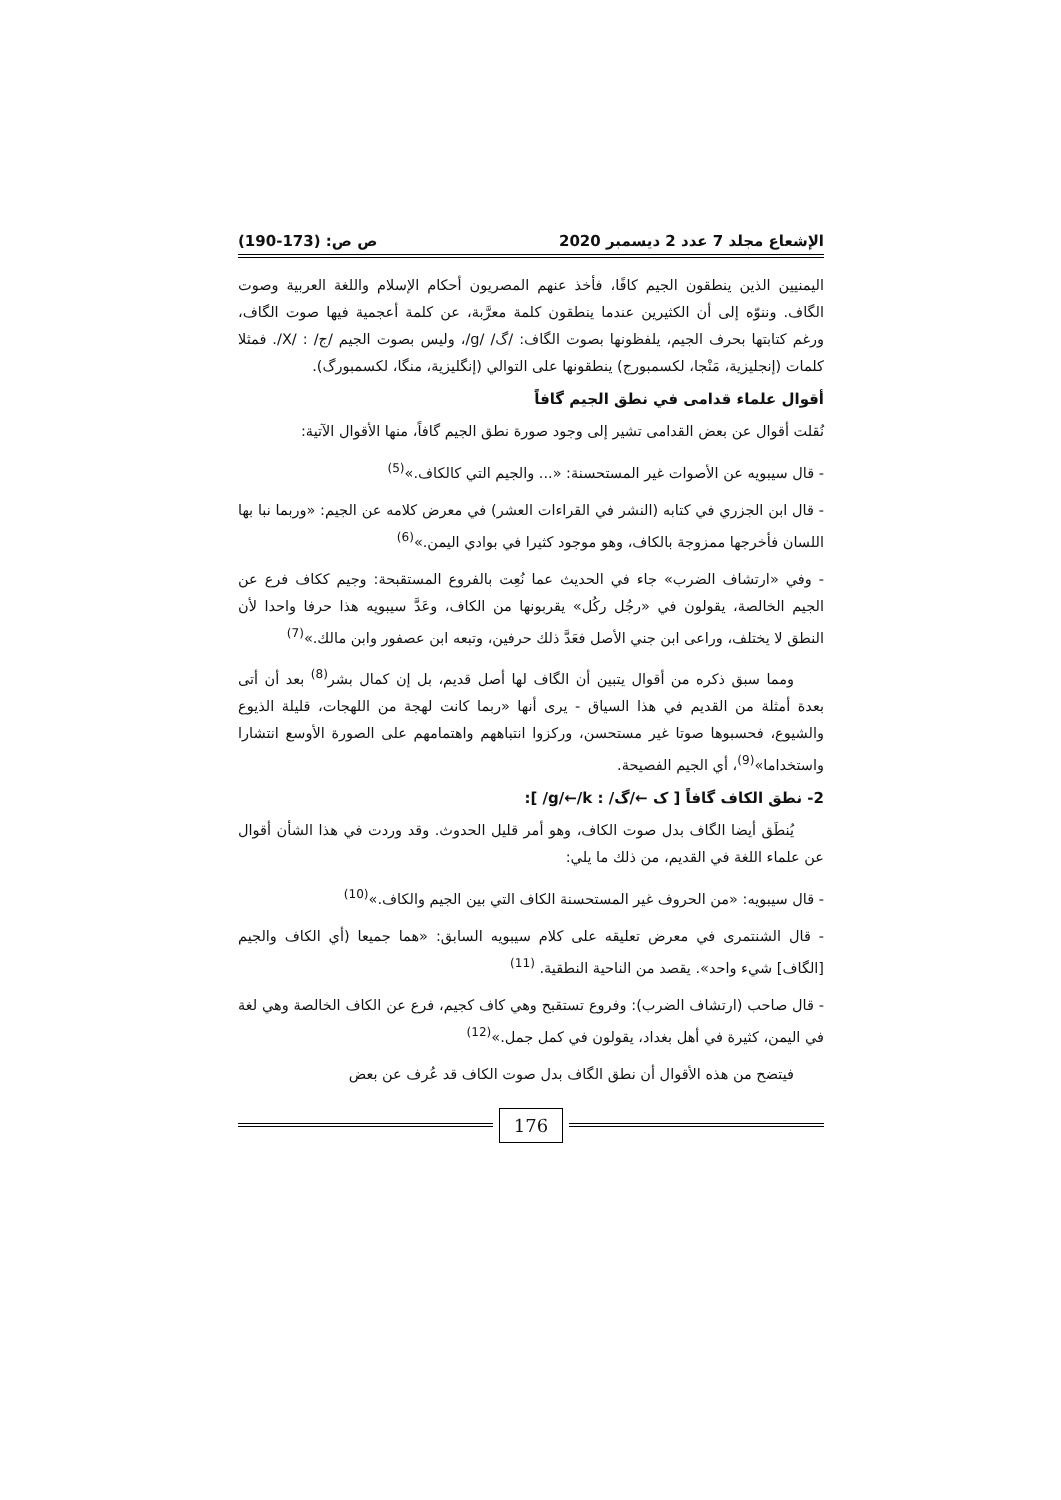الإشعاع مجلد 7 عدد 2 ديسمبر 2020 ص ص: (173-190)
اليمنيين الذين ينطقون الجيم كافًا، فأخذ عنهم المصريون أحكام الإسلام واللغة العربية وصوت الگاف. وننوّه إلى أن الكثيرين عندما ينطقون كلمة معرَّبة، عن كلمة أعجمية فيها صوت الگاف، ورغم كتابتها بحرف الجيم، يلفظونها بصوت الگاف: /گ/ /g/، وليس بصوت الجيم /ج/ : /X/. فمثلا كلمات (إنجليزية، مَنْجا، لكسمبورج) ينطقونها على التوالي (إنگليزية، منگا، لكسمبورگ).
أقوال علماء قدامى في نطق الجيم گافاً
نُقلت أقوال عن بعض القدامى تشير إلى وجود صورة نطق الجيم گافاً، منها الأقوال الآتية:
- قال سيبويه عن الأصوات غير المستحسنة: «... والجيم التي كالكاف.»<sup>(5)</sup>
- قال ابن الجزري في كتابه (النشر في القراءات العشر) في معرض كلامه عن الجيم: «وربما نبا بها اللسان فأخرجها ممزوجة بالكاف، وهو موجود كثيرا في بوادي اليمن.»<sup>(6)</sup>
- وفي «ارتشاف الضرب» جاء في الحديث عما نُعِت بالفروع المستقبحة: وجيم ككاف فرع عن الجيم الخالصة، يقولون في «رجُل ركُل» يقربونها من الكاف، وعَدَّ سيبويه هذا حرفا واحدا لأن النطق لا يختلف، وراعى ابن جني الأصل فعَدَّ ذلك حرفين، وتبعه ابن عصفور وابن مالك.»<sup>(7)</sup>
ومما سبق ذكره من أقوال يتبين أن الگاف لها أصل قديم، بل إن كمال بشر<sup>(8)</sup> بعد أن أتى بعدة أمثلة من القديم في هذا السياق - يرى أنها «ربما كانت لهجة من اللهجات، قليلة الذيوع والشيوع، فحسبوها صوتا غير مستحسن، وركزوا انتباههم واهتمامهم على الصورة الأوسع انتشارا واستخداما»<sup>(9)</sup>، أي الجيم الفصيحة.
2- نطق الكاف گافاً [ ک ←/گ/ : g/←/k/ ]:
يُنطَق أيضا الگاف بدل صوت الكاف، وهو أمر قليل الحدوث. وقد وردت في هذا الشأن أقوال عن علماء اللغة في القديم، من ذلك ما يلي:
- قال سيبويه: «من الحروف غير المستحسنة الكاف التي بين الجيم والكاف.»<sup>(10)</sup>
- قال الشنتمرى في معرض تعليقه على كلام سيبويه السابق: «هما جميعا (أي الكاف والجيم [الگاف] شيء واحد». يقصد من الناحية النطقية. <sup>(11)</sup>
- قال صاحب (ارتشاف الضرب): وفروع تستقبح وهي كاف كجيم، فرع عن الكاف الخالصة وهي لغة في اليمن، كثيرة في أهل بغداد، يقولون في كمل جمل.»<sup>(12)</sup>
فيتضح من هذه الأقوال أن نطق الگاف بدل صوت الكاف قد عُرف عن بعض
176